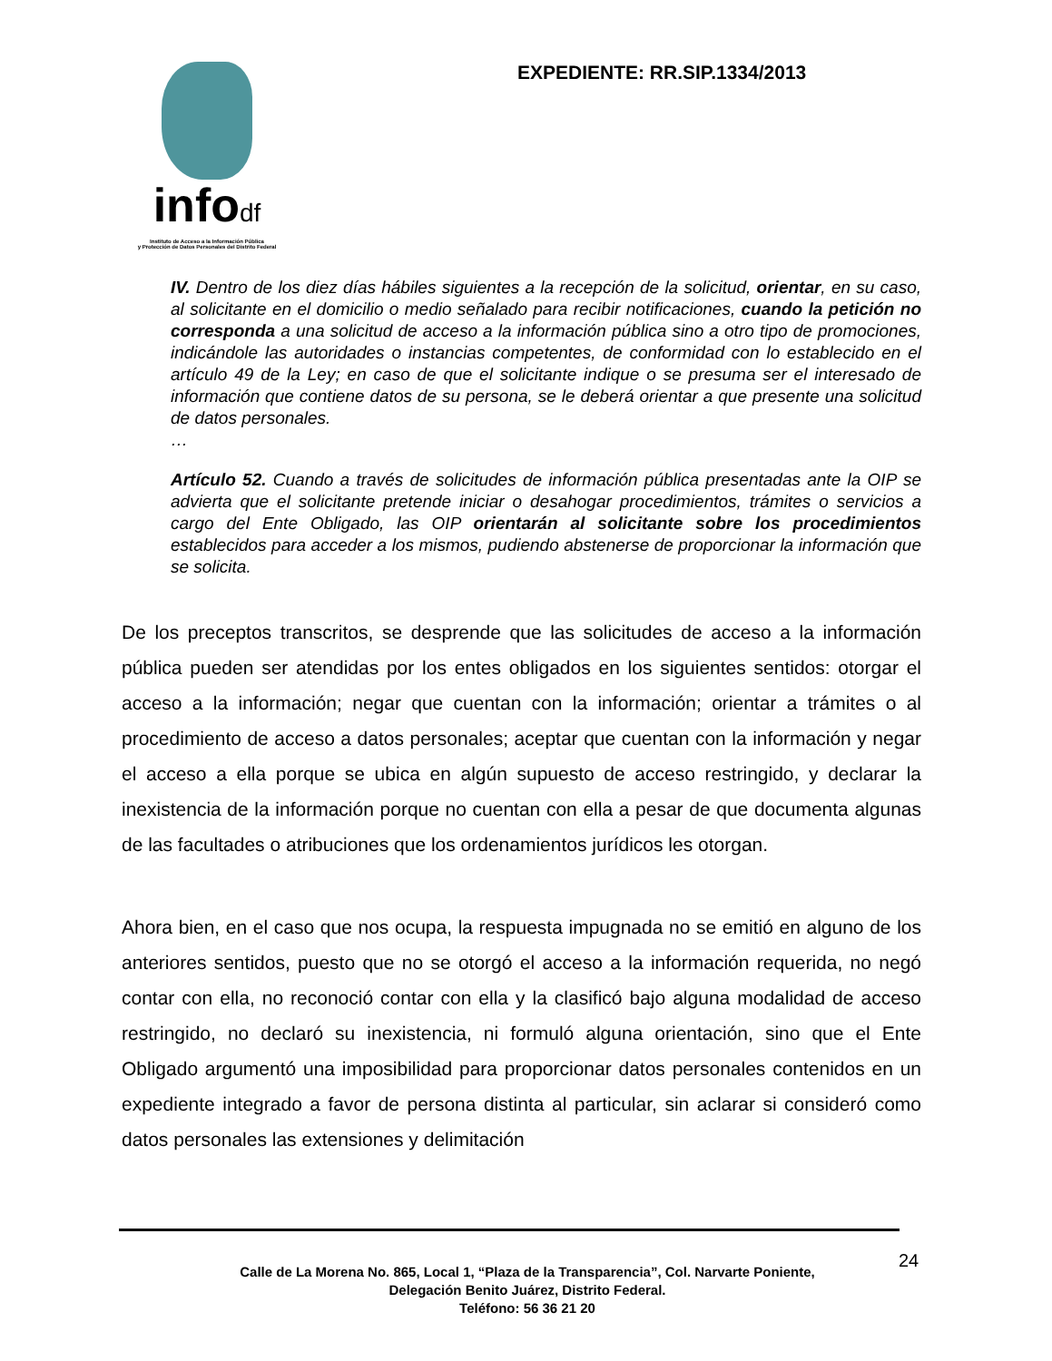infodf
Instituto de Acceso a la Información Pública
y Protección de Datos Personales del Distrito Federal
EXPEDIENTE: RR.SIP.1334/2013
IV. Dentro de los diez días hábiles siguientes a la recepción de la solicitud, orientar, en su caso, al solicitante en el domicilio o medio señalado para recibir notificaciones, cuando la petición no corresponda a una solicitud de acceso a la información pública sino a otro tipo de promociones, indicándole las autoridades o instancias competentes, de conformidad con lo establecido en el artículo 49 de la Ley; en caso de que el solicitante indique o se presuma ser el interesado de información que contiene datos de su persona, se le deberá orientar a que presente una solicitud de datos personales.
…
Artículo 52. Cuando a través de solicitudes de información pública presentadas ante la OIP se advierta que el solicitante pretende iniciar o desahogar procedimientos, trámites o servicios a cargo del Ente Obligado, las OIP orientarán al solicitante sobre los procedimientos establecidos para acceder a los mismos, pudiendo abstenerse de proporcionar la información que se solicita.
De los preceptos transcritos, se desprende que las solicitudes de acceso a la información pública pueden ser atendidas por los entes obligados en los siguientes sentidos: otorgar el acceso a la información; negar que cuentan con la información; orientar a trámites o al procedimiento de acceso a datos personales; aceptar que cuentan con la información y negar el acceso a ella porque se ubica en algún supuesto de acceso restringido, y declarar la inexistencia de la información porque no cuentan con ella a pesar de que documenta algunas de las facultades o atribuciones que los ordenamientos jurídicos les otorgan.
Ahora bien, en el caso que nos ocupa, la respuesta impugnada no se emitió en alguno de los anteriores sentidos, puesto que no se otorgó el acceso a la información requerida, no negó contar con ella, no reconoció contar con ella y la clasificó bajo alguna modalidad de acceso restringido, no declaró su inexistencia, ni formuló alguna orientación, sino que el Ente Obligado argumentó una imposibilidad para proporcionar datos personales contenidos en un expediente integrado a favor de persona distinta al particular, sin aclarar si consideró como datos personales las extensiones y delimitación
24
Calle de La Morena No. 865, Local 1, “Plaza de la Transparencia”, Col. Narvarte Poniente,
Delegación Benito Juárez, Distrito Federal.
Teléfono: 56 36 21 20